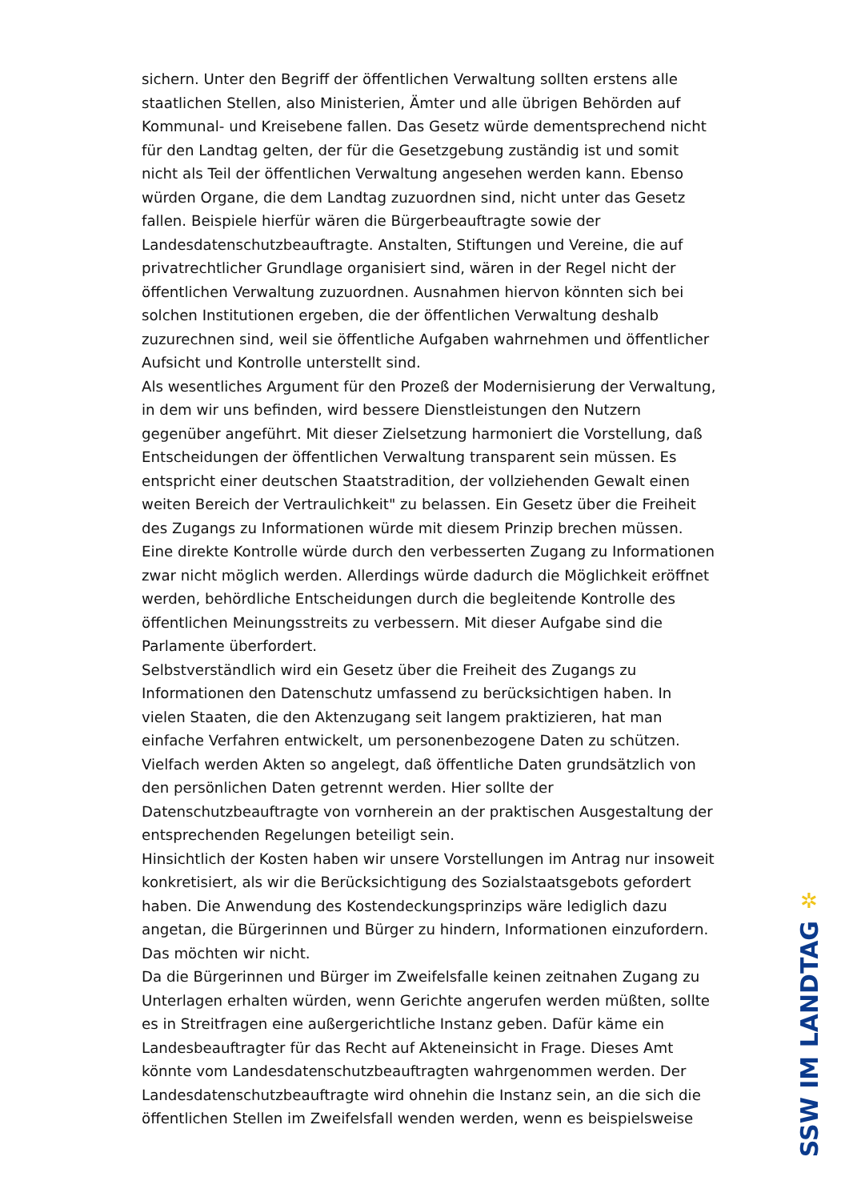sichern. Unter den Begriff der öffentlichen Verwaltung sollten erstens alle staatlichen Stellen, also Ministerien, Ämter und alle übrigen Behörden auf Kommunal- und Kreisebene fallen. Das Gesetz würde dementsprechend nicht für den Landtag gelten, der für die Gesetzgebung zuständig ist und somit nicht als Teil der öffentlichen Verwaltung angesehen werden kann. Ebenso würden Organe, die dem Landtag zuzuordnen sind, nicht unter das Gesetz fallen. Beispiele hierfür wären die Bürgerbeauftragte sowie der Landesdatenschutzbeauftragte. Anstalten, Stiftungen und Vereine, die auf privatrechtlicher Grundlage organisiert sind, wären in der Regel nicht der öffentlichen Verwaltung zuzuordnen. Ausnahmen hiervon könnten sich bei solchen Institutionen ergeben, die der öffentlichen Verwaltung deshalb zuzurechnen sind, weil sie öffentliche Aufgaben wahrnehmen und öffentlicher Aufsicht und Kontrolle unterstellt sind.
Als wesentliches Argument für den Prozeß der Modernisierung der Verwaltung, in dem wir uns befinden, wird bessere Dienstleistungen den Nutzern gegenüber angeführt. Mit dieser Zielsetzung harmoniert die Vorstellung, daß Entscheidungen der öffentlichen Verwaltung transparent sein müssen. Es entspricht einer deutschen Staatstradition, der vollziehenden Gewalt einen weiten Bereich der Vertraulichkeit" zu belassen. Ein Gesetz über die Freiheit des Zugangs zu Informationen würde mit diesem Prinzip brechen müssen. Eine direkte Kontrolle würde durch den verbesserten Zugang zu Informationen zwar nicht möglich werden. Allerdings würde dadurch die Möglichkeit eröffnet werden, behördliche Entscheidungen durch die begleitende Kontrolle des öffentlichen Meinungsstreits zu verbessern. Mit dieser Aufgabe sind die Parlamente überfordert.
Selbstverständlich wird ein Gesetz über die Freiheit des Zugangs zu Informationen den Datenschutz umfassend zu berücksichtigen haben. In vielen Staaten, die den Aktenzugang seit langem praktizieren, hat man einfache Verfahren entwickelt, um personenbezogene Daten zu schützen. Vielfach werden Akten so angelegt, daß öffentliche Daten grundsätzlich von den persönlichen Daten getrennt werden. Hier sollte der Datenschutzbeauftragte von vornherein an der praktischen Ausgestaltung der entsprechenden Regelungen beteiligt sein.
Hinsichtlich der Kosten haben wir unsere Vorstellungen im Antrag nur insoweit konkretisiert, als wir die Berücksichtigung des Sozialstaatsgebots gefordert haben. Die Anwendung des Kostendeckungsprinzips wäre lediglich dazu angetan, die Bürgerinnen und Bürger zu hindern, Informationen einzufordern. Das möchten wir nicht.
Da die Bürgerinnen und Bürger im Zweifelsfalle keinen zeitnahen Zugang zu Unterlagen erhalten würden, wenn Gerichte angerufen werden müßten, sollte es in Streitfragen eine außergerichtliche Instanz geben. Dafür käme ein Landesbeauftragter für das Recht auf Akteneinsicht in Frage. Dieses Amt könnte vom Landesdatenschutzbeauftragten wahrgenommen werden. Der Landesdatenschutzbeauftragte wird ohnehin die Instanz sein, an die sich die öffentlichen Stellen im Zweifelsfall wenden werden, wenn es beispielsweise
✲
SSW IM LANDTAG